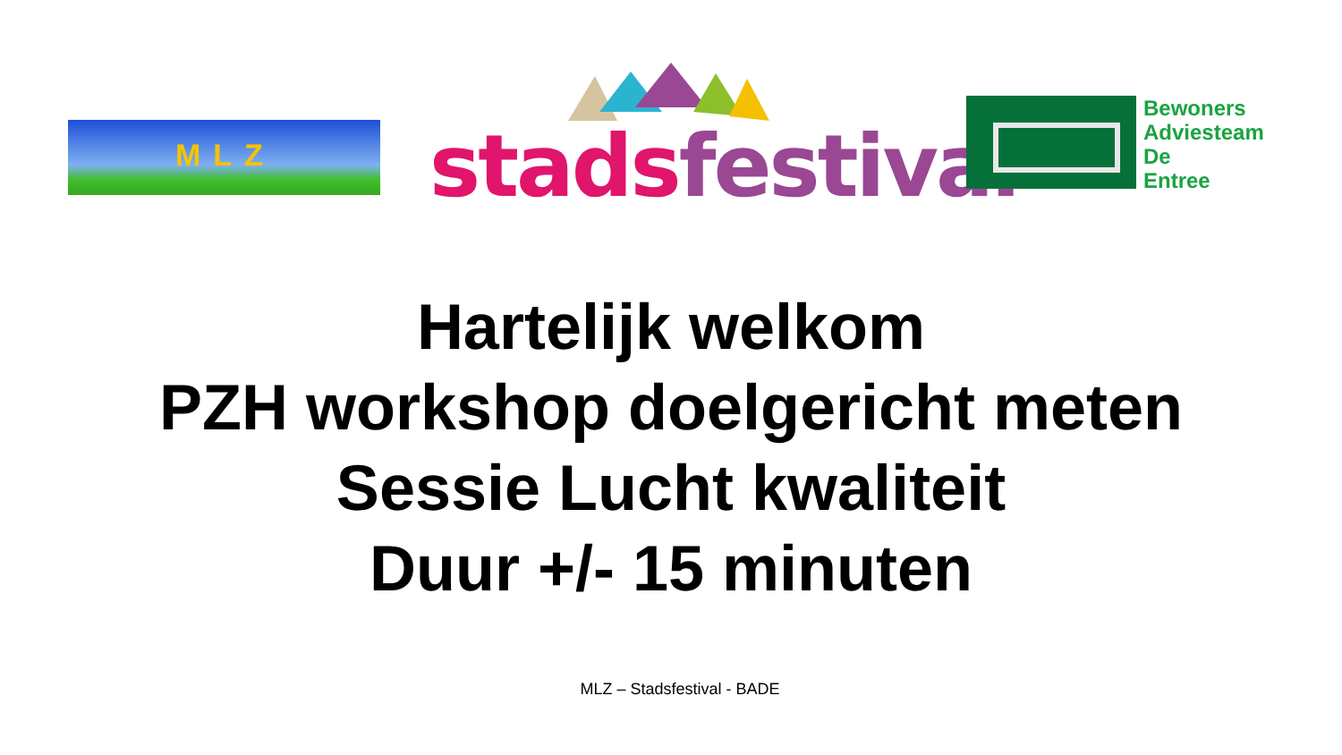MLZ stads festival
Bewoners
Adviesteam
De
Entree
Hartelijk welkom
PZH workshop doelgericht meten
Sessie Lucht kwaliteit
Duur +/- 15 minuten
MLZ – Stadsfestival - BADE